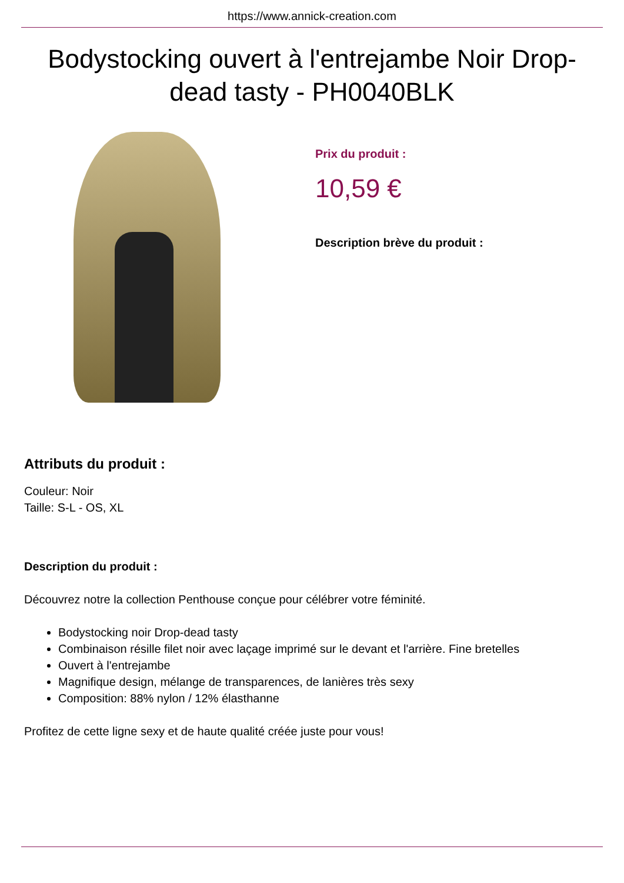https://www.annick-creation.com
Bodystocking ouvert à l'entrejambe Noir Drop-dead tasty - PH0040BLK
Prix du produit :
10,59 €
Description brève du produit :
Attributs du produit :
Couleur: Noir
Taille: S-L - OS, XL
Description du produit :
Découvrez notre la collection Penthouse conçue pour célébrer votre féminité.
Bodystocking noir Drop-dead tasty
Combinaison résille filet noir avec laçage imprimé sur le devant et l'arrière. Fine bretelles
Ouvert à l'entrejambe
Magnifique design, mélange de transparences, de lanières très sexy
Composition: 88% nylon / 12% élasthanne
Profitez de cette ligne sexy et de haute qualité créée juste pour vous!